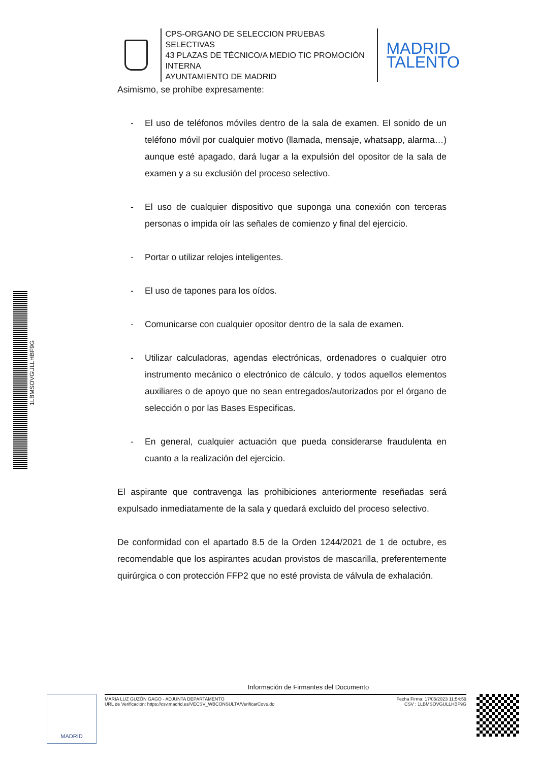CPS-ORGANO DE SELECCION PRUEBAS SELECTIVAS
43 PLAZAS DE TÉCNICO/A MEDIO TIC PROMOCIÓN INTERNA
AYUNTAMIENTO DE MADRID
MADRID
TALENTO
Asimismo, se prohíbe expresamente:
- El uso de teléfonos móviles dentro de la sala de examen. El sonido de un teléfono móvil por cualquier motivo (llamada, mensaje, whatsapp, alarma…) aunque esté apagado, dará lugar a la expulsión del opositor de la sala de examen y a su exclusión del proceso selectivo.
- El uso de cualquier dispositivo que suponga una conexión con terceras personas o impida oír las señales de comienzo y final del ejercicio.
- Portar o utilizar relojes inteligentes.
- El uso de tapones para los oídos.
- Comunicarse con cualquier opositor dentro de la sala de examen.
- Utilizar calculadoras, agendas electrónicas, ordenadores o cualquier otro instrumento mecánico o electrónico de cálculo, y todos aquellos elementos auxiliares o de apoyo que no sean entregados/autorizados por el órgano de selección o por las Bases Especificas.
- En general, cualquier actuación que pueda considerarse fraudulenta en cuanto a la realización del ejercicio.
El aspirante que contravenga las prohibiciones anteriormente reseñadas será expulsado inmediatamente de la sala y quedará excluido del proceso selectivo.
De conformidad con el apartado 8.5 de la Orden 1244/2021 de 1 de octubre, es recomendable que los aspirantes acudan provistos de mascarilla, preferentemente quirúrgica o con protección FFP2 que no esté provista de válvula de exhalación.
Información de Firmantes del Documento
MADRID
MARIA LUZ GUZÓN GAGO - ADJUNTA DEPARTAMENTO
URL de Verificación: https://csv.madrid.es/VECSV_WBCONSULTA/VerificarCove.do
Fecha Firma: 17/05/2023 11:54:59
CSV : 1LBMSOVGULLHBF9G
1LBMSOVGULLHBF9G